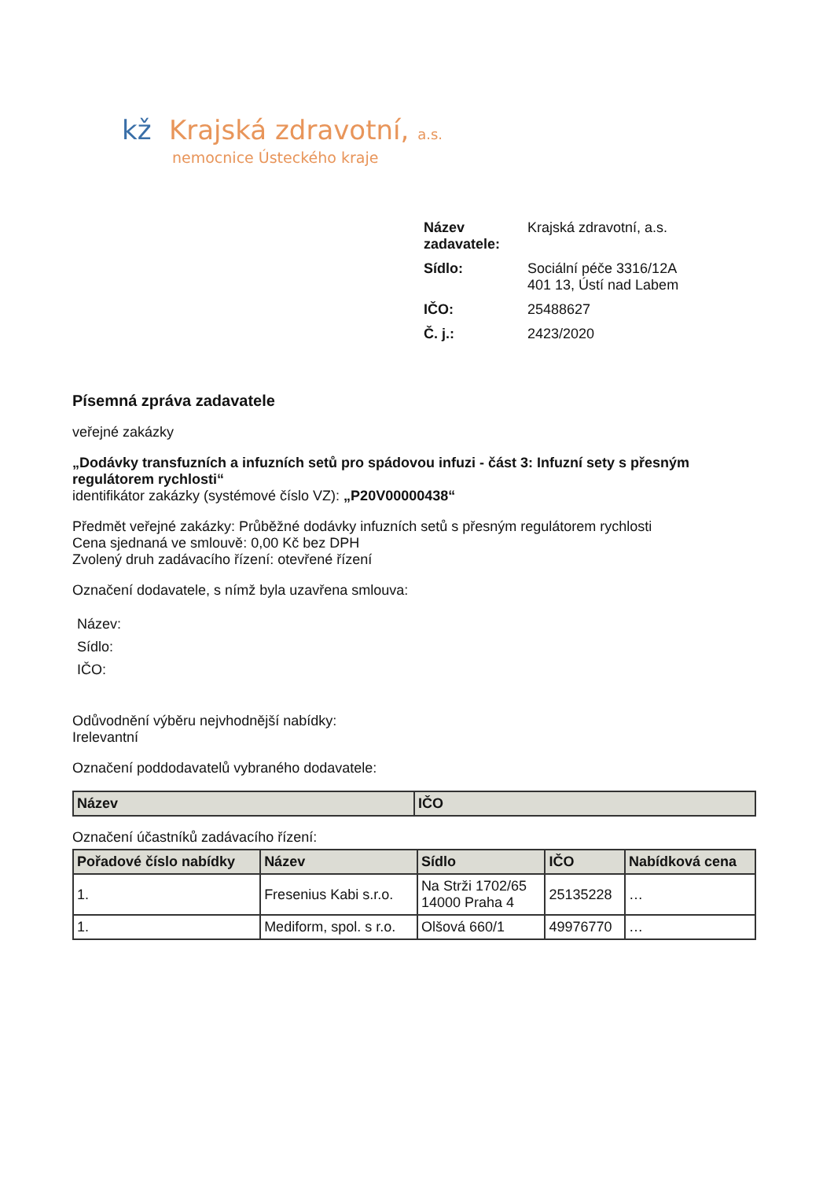kž Krajská zdravotní, a.s.
nemocnice Ústeckého kraje
| Název zadavatele: | Krajská zdravotní, a.s. |
| Sídlo: | Sociální péče 3316/12A 401 13, Ústí nad Labem |
| IČO: | 25488627 |
| Č. j.: | 2423/2020 |
Písemná zpráva zadavatele
veřejné zakázky
„Dodávky transfuzních a infuzních setů pro spádovou infuzi - část 3: Infuzní sety s přesným regulátorem rychlosti“
identifikátor zakázky (systémové číslo VZ): „P20V00000438“
Předmět veřejné zakázky: Průběžné dodávky infuzních setů s přesným regulátorem rychlosti
Cena sjednaná ve smlouvě: 0,00 Kč bez DPH
Zvolený druh zadávacího řízení: otevřené řízení
Označení dodavatele, s nímž byla uzavřena smlouva:
Název:
Sídlo:
IČO:
Odůvodnění výběru nejvhodnější nabídky:
Irelevantní
Označení poddodavatelů vybraného dodavatele:
| Název | IČO |
| --- | --- |
Označení účastníků zadávacího řízení:
| Pořadové číslo nabídky | Název | Sídlo | IČO | Nabídková cena |
| --- | --- | --- | --- | --- |
| 1. | Fresenius Kabi s.r.o. | Na Strži 1702/65 14000 Praha 4 | 25135228 | … |
| 1. | Mediform, spol. s r.o. | Olšová 660/1 | 49976770 | … |